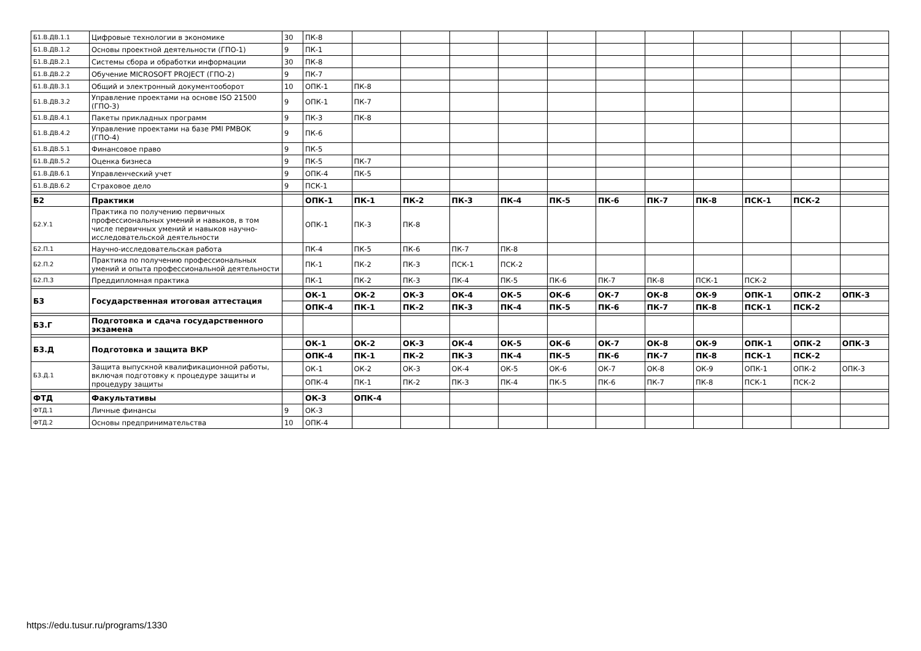| Б1.В.ДВ.1.1 | Цифровые технологии в экономике | 30 | ПК-8 | | | | | | | | | | | |
| Б1.В.ДВ.1.2 | Основы проектной деятельности (ГПО-1) | 9 | ПК-1 | | | | | | | | | | | |
| Б1.В.ДВ.2.1 | Системы сбора и обработки информации | 30 | ПК-8 | | | | | | | | | | | |
| Б1.В.ДВ.2.2 | Обучение MICROSOFT PROJECT (ГПО-2) | 9 | ПК-7 | | | | | | | | | | | |
| Б1.В.ДВ.3.1 | Общий и электронный документооборот | 10 | ОПК-1 | ПК-8 | | | | | | | | | | |
| Б1.В.ДВ.3.2 | Управление проектами на основе ISO 21500 (ГПО-3) | 9 | ОПК-1 | ПК-7 | | | | | | | | | | |
| Б1.В.ДВ.4.1 | Пакеты прикладных программ | 9 | ПК-3 | ПК-8 | | | | | | | | | | |
| Б1.В.ДВ.4.2 | Управление проектами на базе PMI PMBOK (ГПО-4) | 9 | ПК-6 | | | | | | | | | | | |
| Б1.В.ДВ.5.1 | Финансовое право | 9 | ПК-5 | | | | | | | | | | | |
| Б1.В.ДВ.5.2 | Оценка бизнеса | 9 | ПК-5 | ПК-7 | | | | | | | | | | |
| Б1.В.ДВ.6.1 | Управленческий учет | 9 | ОПК-4 | ПК-5 | | | | | | | | | | |
| Б1.В.ДВ.6.2 | Страховое дело | 9 | ПСК-1 | | | | | | | | | | | |
| Б2 | Практики | | ОПК-1 | ПК-1 | ПК-2 | ПК-3 | ПК-4 | ПК-5 | ПК-6 | ПК-7 | ПК-8 | ПСК-1 | ПСК-2 | |
| Б2.У.1 | Практика по получению первичных профессиональных умений и навыков, в том числе первичных умений и навыков научно-исследовательской деятельности | | ОПК-1 | ПК-3 | ПК-8 | | | | | | | | | |
| Б2.П.1 | Научно-исследовательская работа | | ПК-4 | ПК-5 | ПК-6 | ПК-7 | ПК-8 | | | | | | | |
| Б2.П.2 | Практика по получению профессиональных умений и опыта профессиональной деятельности | | ПК-1 | ПК-2 | ПК-3 | ПСК-1 | ПСК-2 | | | | | | | |
| Б2.П.3 | Преддипломная практика | | ПК-1 | ПК-2 | ПК-3 | ПК-4 | ПК-5 | ПК-6 | ПК-7 | ПК-8 | ПСК-1 | ПСК-2 | | |
| Б3 | Государственная итоговая аттестация | | ОК-1 | ОК-2 | ОК-3 | ОК-4 | ОК-5 | ОК-6 | ОК-7 | ОК-8 | ОК-9 | ОПК-1 | ОПК-2 | ОПК-3 |
| | | | ОПК-4 | ПК-1 | ПК-2 | ПК-3 | ПК-4 | ПК-5 | ПК-6 | ПК-7 | ПК-8 | ПСК-1 | ПСК-2 | |
| Б3.Г | Подготовка и сдача государственного экзамена | | | | | | | | | | | | | |
| Б3.Д | Подготовка и защита ВКР | | ОК-1 | ОК-2 | ОК-3 | ОК-4 | ОК-5 | ОК-6 | ОК-7 | ОК-8 | ОК-9 | ОПК-1 | ОПК-2 | ОПК-3 |
| | | | ОПК-4 | ПК-1 | ПК-2 | ПК-3 | ПК-4 | ПК-5 | ПК-6 | ПК-7 | ПК-8 | ПСК-1 | ПСК-2 | |
| Б3.Д.1 | Защита выпускной квалификационной работы, включая подготовку к процедуре защиты и процедуру защиты | | ОК-1 | ОК-2 | ОК-3 | ОК-4 | ОК-5 | ОК-6 | ОК-7 | ОК-8 | ОК-9 | ОПК-1 | ОПК-2 | ОПК-3 |
| | | | ОПК-4 | ПК-1 | ПК-2 | ПК-3 | ПК-4 | ПК-5 | ПК-6 | ПК-7 | ПК-8 | ПСК-1 | ПСК-2 | |
| ФТД | Факультативы | | ОК-3 | ОПК-4 | | | | | | | | | | |
| ФТД.1 | Личные финансы | 9 | ОК-3 | | | | | | | | | | | |
| ФТД.2 | Основы предпринимательства | 10 | ОПК-4 | | | | | | | | | | | |
https://edu.tusur.ru/programs/1330